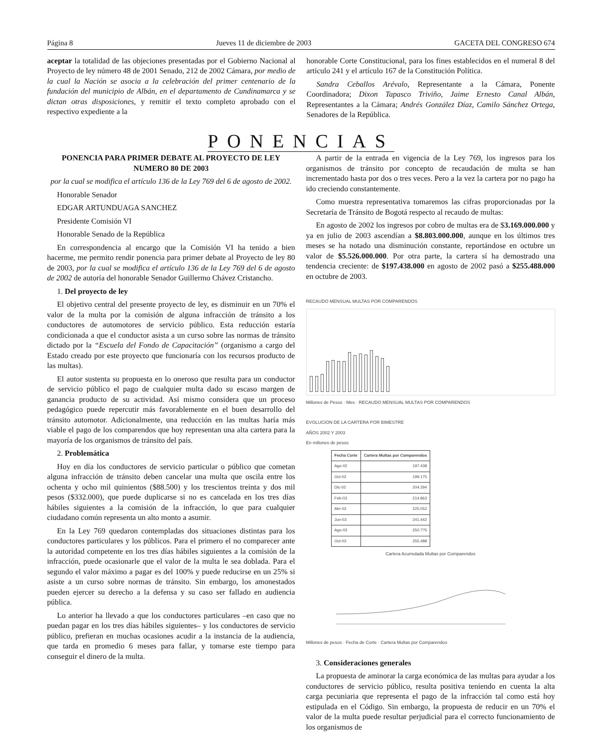Página 8 Jueves 11 de diciembre de 2003 GACETA DEL CONGRESO 674
aceptar la totalidad de las objeciones presentadas por el Gobierno Nacional al Proyecto de ley número 48 de 2001 Senado, 212 de 2002 Cámara, por medio de la cual la Nación se asocia a la celebración del primer centenario de la fundación del municipio de Albán, en el departamento de Cundinamarca y se dictan otras disposiciones, y remitir el texto completo aprobado con el respectivo expediente a la
honorable Corte Constitucional, para los fines establecidos en el numeral 8 del artículo 241 y el artículo 167 de la Constitución Política.
Sandra Ceballos Arévalo, Representante a la Cámara, Ponente Coordinadora; Dixon Tapasco Triviño, Jaime Ernesto Canal Albán, Representantes a la Cámara; Andrés González Díaz, Camilo Sánchez Ortega, Senadores de la República.
PONENCIAS
PONENCIA PARA PRIMER DEBATE AL PROYECTO DE LEY NUMERO 80 DE 2003
por la cual se modifica el artículo 136 de la Ley 769 del 6 de agosto de 2002.
Honorable Senador
EDGAR ARTUNDUAGA SANCHEZ
Presidente Comisión VI
Honorable Senado de la República
En correspondencia al encargo que la Comisión VI ha tenido a bien hacerme, me permito rendir ponencia para primer debate al Proyecto de ley 80 de 2003, por la cual se modifica el artículo 136 de la Ley 769 del 6 de agosto de 2002 de autoría del honorable Senador Guillermo Chávez Cristancho.
1. Del proyecto de ley
El objetivo central del presente proyecto de ley, es disminuir en un 70% el valor de la multa por la comisión de alguna infracción de tránsito a los conductores de automotores de servicio público. Esta reducción estaría condicionada a que el conductor asista a un curso sobre las normas de tránsito dictado por la “Escuela del Fondo de Capacitación” (organismo a cargo del Estado creado por este proyecto que funcionaría con los recursos producto de las multas).
El autor sustenta su propuesta en lo oneroso que resulta para un conductor de servicio público el pago de cualquier multa dado su escaso margen de ganancia producto de su actividad. Así mismo considera que un proceso pedagógico puede repercutir más favorablemente en el buen desarrollo del tránsito automotor. Adicionalmente, una reducción en las multas haría más viable el pago de los comparendos que hoy representan una alta cartera para la mayoría de los organismos de tránsito del país.
2. Problemática
Hoy en día los conductores de servicio particular o público que cometan alguna infracción de tránsito deben cancelar una multa que oscila entre los ochenta y ocho mil quinientos ($88.500) y los trescientos treinta y dos mil pesos ($332.000), que puede duplicarse si no es cancelada en los tres días hábiles siguientes a la comisión de la infracción, lo que para cualquier ciudadano común representa un alto monto a asumir.
En la Ley 769 quedaron contempladas dos situaciones distintas para los conductores particulares y los públicos. Para el primero el no comparecer ante la autoridad competente en los tres días hábiles siguientes a la comisión de la infracción, puede ocasionarle que el valor de la multa le sea doblada. Para el segundo el valor máximo a pagar es del 100% y puede reducirse en un 25% si asiste a un curso sobre normas de tránsito. Sin embargo, los amonestados pueden ejercer su derecho a la defensa y su caso ser fallado en audiencia pública.
Lo anterior ha llevado a que los conductores particulares –en caso que no puedan pagar en los tres días hábiles siguientes– y los conductores de servicio público, prefieran en muchas ocasiones acudir a la instancia de la audiencia, que tarda en promedio 6 meses para fallar, y tomarse este tiempo para conseguir el dinero de la multa.
A partir de la entrada en vigencia de la Ley 769, los ingresos para los organismos de tránsito por concepto de recaudación de multa se han incrementado hasta por dos o tres veces. Pero a la vez la cartera por no pago ha ido creciendo constantemente.
Como muestra representativa tomaremos las cifras proporcionadas por la Secretaría de Tránsito de Bogotá respecto al recaudo de multas:
En agosto de 2002 los ingresos por cobro de multas era de $3.169.000.000 y ya en julio de 2003 ascendían a $8.803.000.000, aunque en los últimos tres meses se ha notado una disminución constante, reportándose en octubre un valor de $5.526.000.000. Por otra parte, la cartera sí ha demostrado una tendencia creciente: de $197.438.000 en agosto de 2002 pasó a $255.488.000 en octubre de 2003.
RECAUDO MENSUAL MULTAS POR COMPARENDOS
Millones de Pesos · Mes · RECAUDO MENSUAL MULTAS POR COMPARENDOS
EVOLUCION DE LA CARTERA POR BIMESTRE
AÑOS 2002 Y 2003
En millones de pesos
| Fecha Corte | Cartera Multas por Comparendos |
| --- | --- |
| Ago-02 | 197.438 |
| Oct-02 | 199.175 |
| Dic-02 | 204.294 |
| Feb-03 | 214.863 |
| Abr-03 | 225.052 |
| Jun-03 | 241.442 |
| Ago-03 | 250.??5 |
| Oct-03 | 255.488 |
Cartera Acumulada Multas por Comparendos
Millones de pesos · Fecha de Corte · Cartera Multas por Comparendos
3. Consideraciones generales
La propuesta de aminorar la carga económica de las multas para ayudar a los conductores de servicio público, resulta positiva teniendo en cuenta la alta carga pecuniaria que representa el pago de la infracción tal como está hoy estipulada en el Código. Sin embargo, la propuesta de reducir en un 70% el valor de la multa puede resultar perjudicial para el correcto funcionamiento de los organismos de